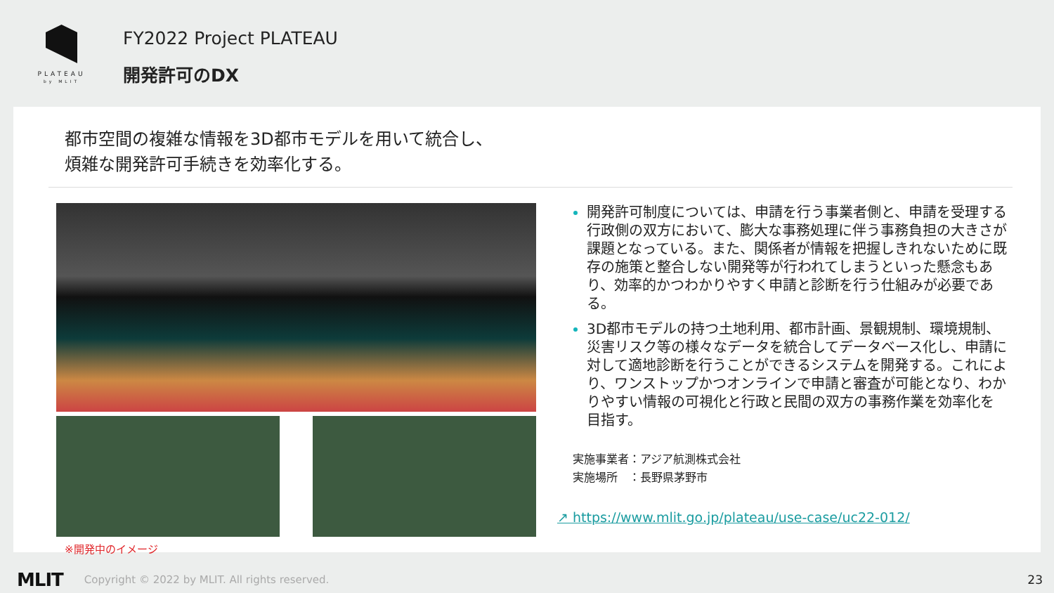PLATEAU
by MLIT
FY2022 Project PLATEAU
開発許可のDX
都市空間の複雑な情報を3D都市モデルを用いて統合し、
煩雑な開発許可手続きを効率化する。
※開発中のイメージ
開発許可制度については、申請を行う事業者側と、申請を受理する行政側の双方において、膨大な事務処理に伴う事務負担の大きさが課題となっている。また、関係者が情報を把握しきれないために既存の施策と整合しない開発等が行われてしまうといった懸念もあり、効率的かつわかりやすく申請と診断を行う仕組みが必要である。
3D都市モデルの持つ土地利用、都市計画、景観規制、環境規制、災害リスク等の様々なデータを統合してデータベース化し、申請に対して適地診断を行うことができるシステムを開発する。これにより、ワンストップかつオンラインで申請と審査が可能となり、わかりやすい情報の可視化と行政と民間の双方の事務作業を効率化を目指す。
実施事業者：アジア航測株式会社
実施場所　：長野県茅野市
↗ https://www.mlit.go.jp/plateau/use-case/uc22-012/
MLIT Copyright © 2022 by MLIT. All rights reserved. 23